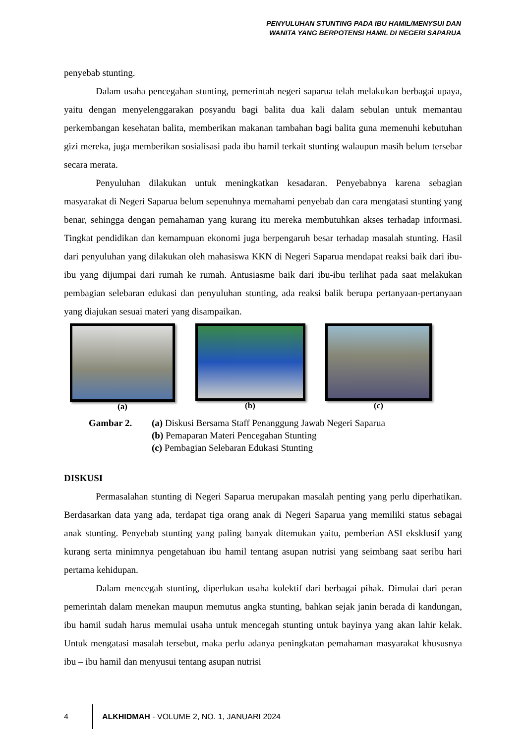PENYULUHAN STUNTING PADA IBU HAMIL/MENYSUI DAN
WANITA YANG BERPOTENSI HAMIL DI NEGERI SAPARUA
penyebab stunting.
Dalam usaha pencegahan stunting, pemerintah negeri saparua telah melakukan berbagai upaya, yaitu dengan menyelenggarakan posyandu bagi balita dua kali dalam sebulan untuk memantau perkembangan kesehatan balita, memberikan makanan tambahan bagi balita guna memenuhi kebutuhan gizi mereka, juga memberikan sosialisasi pada ibu hamil terkait stunting walaupun masih belum tersebar secara merata.
Penyuluhan dilakukan untuk meningkatkan kesadaran. Penyebabnya karena sebagian masyarakat di Negeri Saparua belum sepenuhnya memahami penyebab dan cara mengatasi stunting yang benar, sehingga dengan pemahaman yang kurang itu mereka membutuhkan akses terhadap informasi. Tingkat pendidikan dan kemampuan ekonomi juga berpengaruh besar terhadap masalah stunting. Hasil dari penyuluhan yang dilakukan oleh mahasiswa KKN di Negeri Saparua mendapat reaksi baik dari ibu-ibu yang dijumpai dari rumah ke rumah. Antusiasme baik dari ibu-ibu terlihat pada saat melakukan pembagian selebaran edukasi dan penyuluhan stunting, ada reaksi balik berupa pertanyaan-pertanyaan yang diajukan sesuai materi yang disampaikan.
(a) (b) (c)
Gambar 2. (a) Diskusi Bersama Staff Penanggung Jawab Negeri Saparua
(b) Pemaparan Materi Pencegahan Stunting
(c) Pembagian Selebaran Edukasi Stunting
DISKUSI
Permasalahan stunting di Negeri Saparua merupakan masalah penting yang perlu diperhatikan. Berdasarkan data yang ada, terdapat tiga orang anak di Negeri Saparua yang memiliki status sebagai anak stunting. Penyebab stunting yang paling banyak ditemukan yaitu, pemberian ASI eksklusif yang kurang serta minimnya pengetahuan ibu hamil tentang asupan nutrisi yang seimbang saat seribu hari pertama kehidupan.
Dalam mencegah stunting, diperlukan usaha kolektif dari berbagai pihak. Dimulai dari peran pemerintah dalam menekan maupun memutus angka stunting, bahkan sejak janin berada di kandungan, ibu hamil sudah harus memulai usaha untuk mencegah stunting untuk bayinya yang akan lahir kelak. Untuk mengatasi masalah tersebut, maka perlu adanya peningkatan pemahaman masyarakat khususnya ibu – ibu hamil dan menyusui tentang asupan nutrisi
4
ALKHIDMAH - VOLUME 2, NO. 1, JANUARI 2024